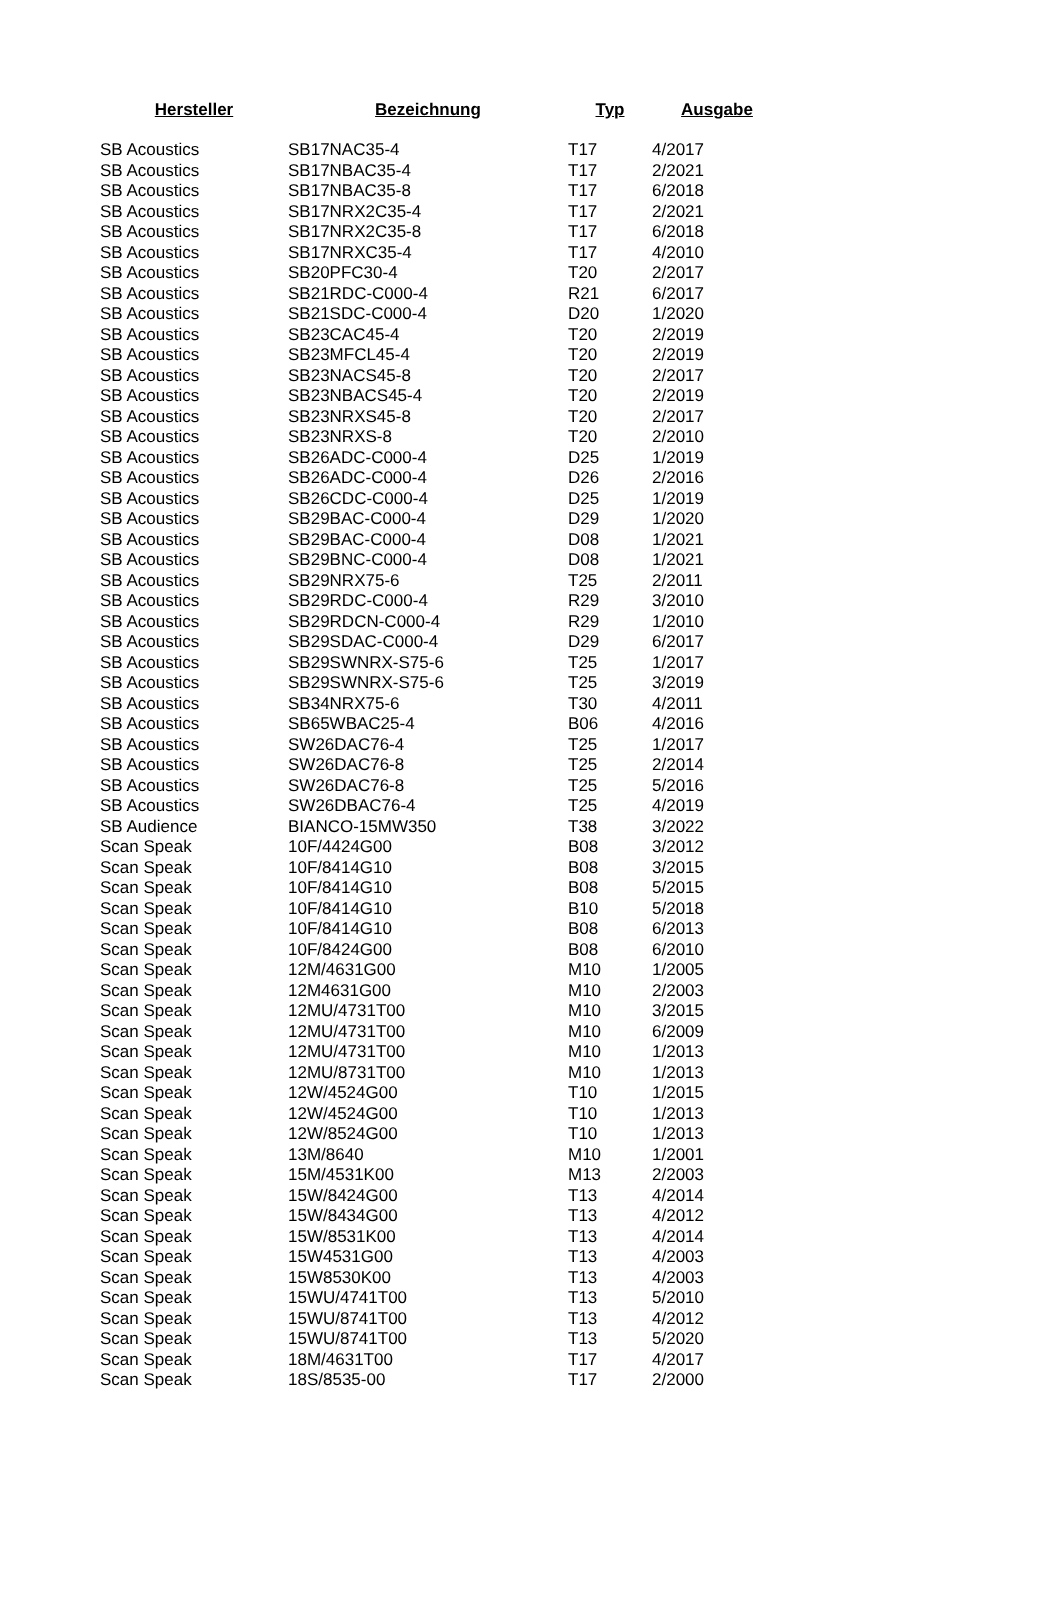| Hersteller | Bezeichnung | Typ | Ausgabe |
| --- | --- | --- | --- |
| SB Acoustics | SB17NAC35-4 | T17 | 4/2017 |
| SB Acoustics | SB17NBAC35-4 | T17 | 2/2021 |
| SB Acoustics | SB17NBAC35-8 | T17 | 6/2018 |
| SB Acoustics | SB17NRX2C35-4 | T17 | 2/2021 |
| SB Acoustics | SB17NRX2C35-8 | T17 | 6/2018 |
| SB Acoustics | SB17NRXC35-4 | T17 | 4/2010 |
| SB Acoustics | SB20PFC30-4 | T20 | 2/2017 |
| SB Acoustics | SB21RDC-C000-4 | R21 | 6/2017 |
| SB Acoustics | SB21SDC-C000-4 | D20 | 1/2020 |
| SB Acoustics | SB23CAC45-4 | T20 | 2/2019 |
| SB Acoustics | SB23MFCL45-4 | T20 | 2/2019 |
| SB Acoustics | SB23NACS45-8 | T20 | 2/2017 |
| SB Acoustics | SB23NBACS45-4 | T20 | 2/2019 |
| SB Acoustics | SB23NRXS45-8 | T20 | 2/2017 |
| SB Acoustics | SB23NRXS-8 | T20 | 2/2010 |
| SB Acoustics | SB26ADC-C000-4 | D25 | 1/2019 |
| SB Acoustics | SB26ADC-C000-4 | D26 | 2/2016 |
| SB Acoustics | SB26CDC-C000-4 | D25 | 1/2019 |
| SB Acoustics | SB29BAC-C000-4 | D29 | 1/2020 |
| SB Acoustics | SB29BAC-C000-4 | D08 | 1/2021 |
| SB Acoustics | SB29BNC-C000-4 | D08 | 1/2021 |
| SB Acoustics | SB29NRX75-6 | T25 | 2/2011 |
| SB Acoustics | SB29RDC-C000-4 | R29 | 3/2010 |
| SB Acoustics | SB29RDCN-C000-4 | R29 | 1/2010 |
| SB Acoustics | SB29SDAC-C000-4 | D29 | 6/2017 |
| SB Acoustics | SB29SWNRX-S75-6 | T25 | 1/2017 |
| SB Acoustics | SB29SWNRX-S75-6 | T25 | 3/2019 |
| SB Acoustics | SB34NRX75-6 | T30 | 4/2011 |
| SB Acoustics | SB65WBAC25-4 | B06 | 4/2016 |
| SB Acoustics | SW26DAC76-4 | T25 | 1/2017 |
| SB Acoustics | SW26DAC76-8 | T25 | 2/2014 |
| SB Acoustics | SW26DAC76-8 | T25 | 5/2016 |
| SB Acoustics | SW26DBAC76-4 | T25 | 4/2019 |
| SB Audience | BIANCO-15MW350 | T38 | 3/2022 |
| Scan Speak | 10F/4424G00 | B08 | 3/2012 |
| Scan Speak | 10F/8414G10 | B08 | 3/2015 |
| Scan Speak | 10F/8414G10 | B08 | 5/2015 |
| Scan Speak | 10F/8414G10 | B10 | 5/2018 |
| Scan Speak | 10F/8414G10 | B08 | 6/2013 |
| Scan Speak | 10F/8424G00 | B08 | 6/2010 |
| Scan Speak | 12M/4631G00 | M10 | 1/2005 |
| Scan Speak | 12M4631G00 | M10 | 2/2003 |
| Scan Speak | 12MU/4731T00 | M10 | 3/2015 |
| Scan Speak | 12MU/4731T00 | M10 | 6/2009 |
| Scan Speak | 12MU/4731T00 | M10 | 1/2013 |
| Scan Speak | 12MU/8731T00 | M10 | 1/2013 |
| Scan Speak | 12W/4524G00 | T10 | 1/2015 |
| Scan Speak | 12W/4524G00 | T10 | 1/2013 |
| Scan Speak | 12W/8524G00 | T10 | 1/2013 |
| Scan Speak | 13M/8640 | M10 | 1/2001 |
| Scan Speak | 15M/4531K00 | M13 | 2/2003 |
| Scan Speak | 15W/8424G00 | T13 | 4/2014 |
| Scan Speak | 15W/8434G00 | T13 | 4/2012 |
| Scan Speak | 15W/8531K00 | T13 | 4/2014 |
| Scan Speak | 15W4531G00 | T13 | 4/2003 |
| Scan Speak | 15W8530K00 | T13 | 4/2003 |
| Scan Speak | 15WU/4741T00 | T13 | 5/2010 |
| Scan Speak | 15WU/8741T00 | T13 | 4/2012 |
| Scan Speak | 15WU/8741T00 | T13 | 5/2020 |
| Scan Speak | 18M/4631T00 | T17 | 4/2017 |
| Scan Speak | 18S/8535-00 | T17 | 2/2000 |